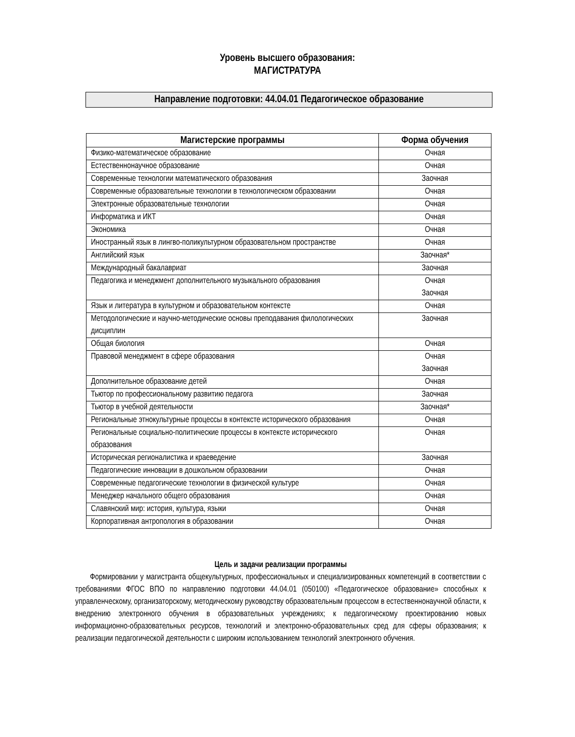Уровень высшего образования:
МАГИСТРАТУРА
Направление подготовки: 44.04.01 Педагогическое образование
| Магистерские программы | Форма обучения |
| --- | --- |
| Физико-математическое образование | Очная |
| Естественнонаучное образование | Очная |
| Современные технологии математического образования | Заочная |
| Современные образовательные технологии в технологическом образовании | Очная |
| Электронные образовательные технологии | Очная |
| Информатика и ИКТ | Очная |
| Экономика | Очная |
| Иностранный язык в лингво-поликультурном образовательном пространстве | Очная |
| Английский язык | Заочная* |
| Международный бакалавриат | Заочная |
| Педагогика и менеджмент дополнительного музыкального образования | Очная Заочная |
| Язык и литература в культурном и образовательном контексте | Очная |
| Методологические и научно-методические основы преподавания филологических дисциплин | Заочная |
| Общая биология | Очная |
| Правовой менеджмент в сфере образования | Очная Заочная |
| Дополнительное образование детей | Очная |
| Тьютор по профессиональному развитию педагога | Заочная |
| Тьютор в учебной деятельности | Заочная* |
| Региональные этнокультурные процессы в контексте исторического образования | Очная |
| Региональные социально-политические процессы в контексте исторического образования | Очная |
| Историческая регионалистика и краеведение | Заочная |
| Педагогические инновации в дошкольном образовании | Очная |
| Современные педагогические технологии в физической культуре | Очная |
| Менеджер начального общего образования | Очная |
| Славянский мир: история, культура, языки | Очная |
| Корпоративная антропология в образовании | Очная |
Цель и задачи реализации программы
Формировании у магистранта общекультурных, профессиональных и специализированных компетенций в соответствии с требованиями ФГОС ВПО по направлению подготовки 44.04.01 (050100) «Педагогическое образование» способных к управленческому, организаторскому, методическому руководству образовательным процессом в естественнонаучной области, к внедрению электронного обучения в образовательных учреждениях; к педагогическому проектированию новых информационно-образовательных ресурсов, технологий и электронно-образовательных сред для сферы образования; к реализации педагогической деятельности с широким использованием технологий электронного обучения.